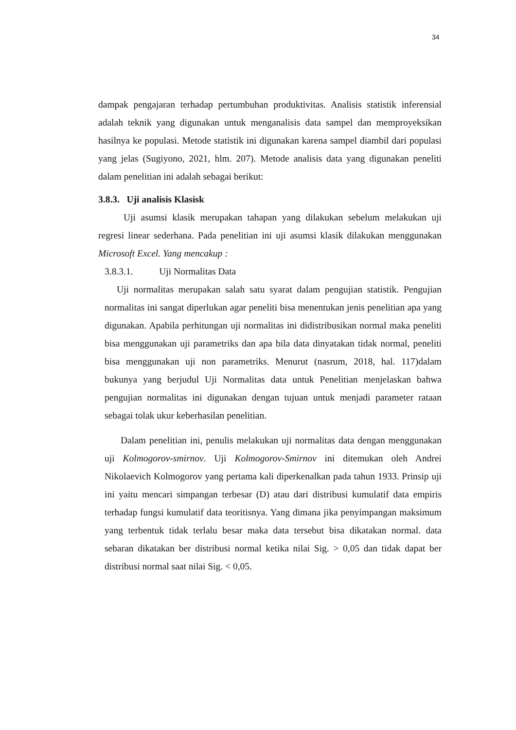34
dampak pengajaran terhadap pertumbuhan produktivitas. Analisis statistik inferensial adalah teknik yang digunakan untuk menganalisis data sampel dan memproyeksikan hasilnya ke populasi. Metode statistik ini digunakan karena sampel diambil dari populasi yang jelas (Sugiyono, 2021, hlm. 207). Metode analisis data yang digunakan peneliti dalam penelitian ini adalah sebagai berikut:
3.8.3. Uji analisis Klasisk
Uji asumsi klasik merupakan tahapan yang dilakukan sebelum melakukan uji regresi linear sederhana. Pada penelitian ini uji asumsi klasik dilakukan menggunakan Microsoft Excel. Yang mencakup :
3.8.3.1. Uji Normalitas Data
Uji normalitas merupakan salah satu syarat dalam pengujian statistik. Pengujian normalitas ini sangat diperlukan agar peneliti bisa menentukan jenis penelitian apa yang digunakan. Apabila perhitungan uji normalitas ini didistribusikan normal maka peneliti bisa menggunakan uji parametriks dan apa bila data dinyatakan tidak normal, peneliti bisa menggunakan uji non parametriks. Menurut (nasrum, 2018, hal. 117)dalam bukunya yang berjudul Uji Normalitas data untuk Penelitian menjelaskan bahwa pengujian normalitas ini digunakan dengan tujuan untuk menjadi parameter rataan sebagai tolak ukur keberhasilan penelitian.
Dalam penelitian ini, penulis melakukan uji normalitas data dengan menggunakan uji Kolmogorov-smirnov. Uji Kolmogorov-Smirnov ini ditemukan oleh Andrei Nikolaevich Kolmogorov yang pertama kali diperkenalkan pada tahun 1933. Prinsip uji ini yaitu mencari simpangan terbesar (D) atau dari distribusi kumulatif data empiris terhadap fungsi kumulatif data teoritisnya. Yang dimana jika penyimpangan maksimum yang terbentuk tidak terlalu besar maka data tersebut bisa dikatakan normal. data sebaran dikatakan ber distribusi normal ketika nilai Sig. > 0,05 dan tidak dapat ber distribusi normal saat nilai Sig. < 0,05.